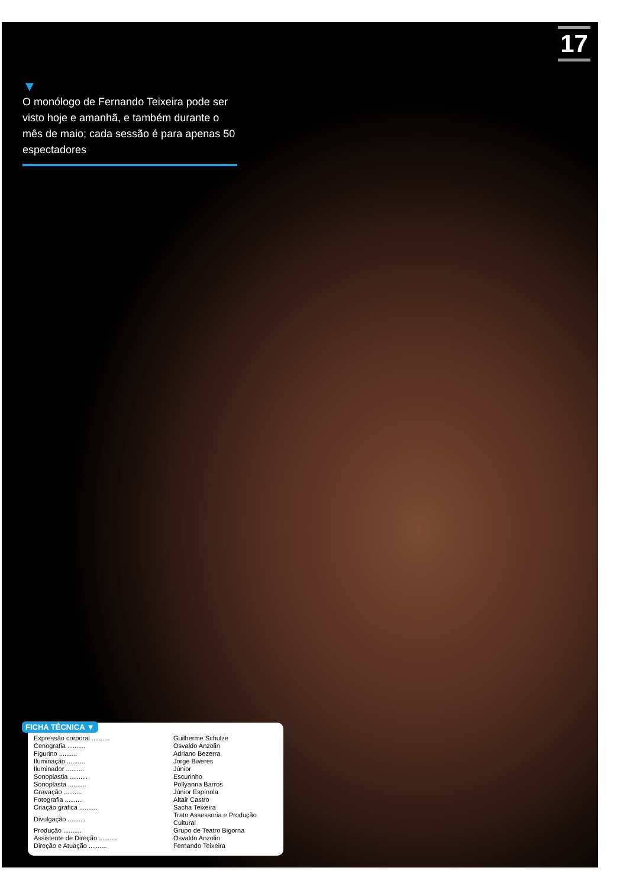17
▼
O monólogo de Fernando Teixeira pode ser visto hoje e amanhã, e também durante o mês de maio; cada sessão é para apenas 50 espectadores
FICHA TÉCNICA ▼
| Expressão corporal .......... | Guilherme Schulze |
| Cenografia .......... | Osvaldo Anzolin |
| Figurino .......... | Adriano Bezerra |
| Iluminação .......... | Jorge Bweres |
| Iluminador .......... | Júnior |
| Sonoplastia .......... | Escurinho |
| Sonoplasta .......... | Pollyanna Barros |
| Gravação .......... | Júnior Espínola |
| Fotografia .......... | Altair Castro |
| Criação gráfica .......... | Sacha Teixeira |
| Divulgação .......... | Trato Assessoria e Produção Cultural |
| Produção .......... | Grupo de Teatro Bigorna |
| Assistente de Direção .......... | Osvaldo Anzolin |
| Direção e Atuação .......... | Fernando Teixeira |